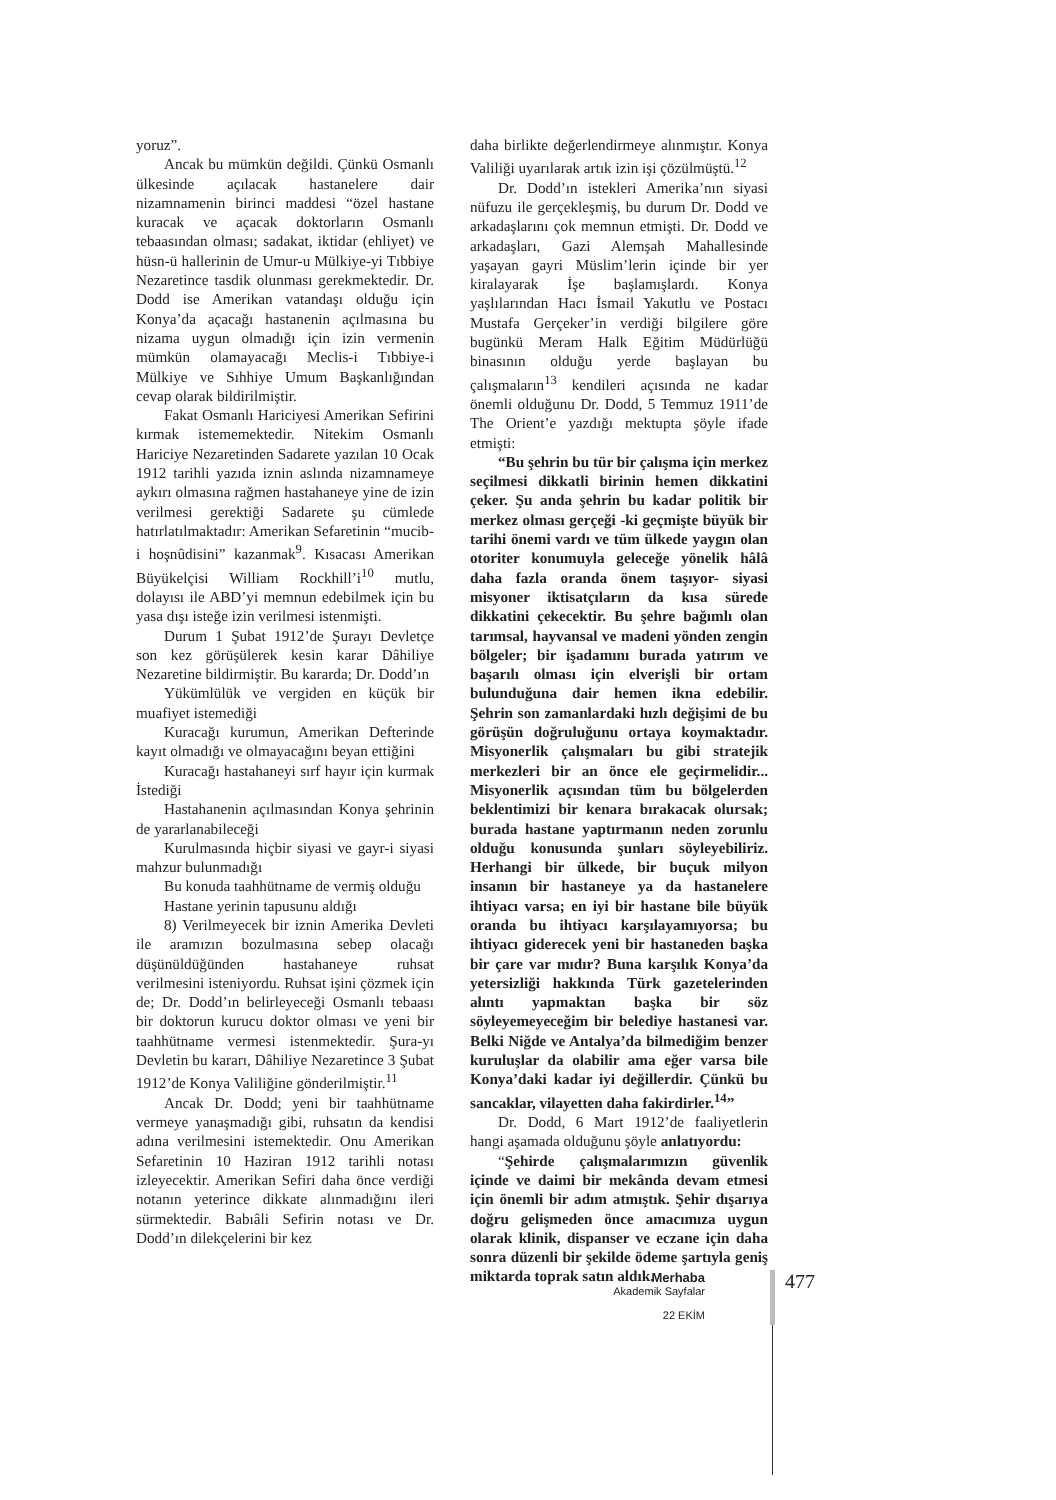yoruz”.
Ancak bu mümkün değildi. Çünkü Osmanlı ülkesinde açılacak hastanelere dair nizamnamenin birinci maddesi “özel hastane kuracak ve açacak doktorların Osmanlı tebaasından olması; sadakat, iktidar (ehliyet) ve hüsn-ü hallerinin de Umur-u Mülkiye-yi Tıbbiye Nezaretince tasdik olunması gerekmektedir. Dr. Dodd ise Amerikan vatandaşı olduğu için Konya’da açacağı hastanenin açılmasına bu nizama uygun olmadığı için izin vermenin mümkün olamayacağı Meclis-i Tıbbiye-i Mülkiye ve Sıhhiye Umum Başkanlığından cevap olarak bildirilmiştir.
Fakat Osmanlı Hariciyesi Amerikan Sefirini kırmak istememektedir. Nitekim Osmanlı Hariciye Nezaretinden Sadarete yazılan 10 Ocak 1912 tarihli yazıda iznin aslında nizamnameye aykırı olmasına rağmen hastahaneye yine de izin verilmesi gerektiği Sadarete şu cümlede hatırlatılmaktadır: Amerikan Sefaretinin “mucib-i hoşnûdisini” kazanmak<sup>9</sup>. Kısacası Amerikan Büyükelçisi William Rockhill’i<sup>10</sup> mutlu, dolayısı ile ABD’yi memnun edebilmek için bu yasa dışı isteğe izin verilmesi istenmişti.
Durum 1 Şubat 1912’de Şurayı Devletçe son kez görüşülerek kesin karar Dâhiliye Nezaretine bildirmiştir. Bu kararda; Dr. Dodd’ın
Yükümlülük ve vergiden en küçük bir muafiyet istemediği
Kuracağı kurumun, Amerikan Defterinde kayıt olmadığı ve olmayacağını beyan ettiğini
Kuracağı hastahaneyi sırf hayır için kurmak İstediği
Hastahanenin açılmasından Konya şehrinin de yararlanabileceği
Kurulmasında hiçbir siyasi ve gayr-i siyasi mahzur bulunmadığı
Bu konuda taahhütname de vermiş olduğu
Hastane yerinin tapusunu aldığı
8) Verilmeyecek bir iznin Amerika Devleti ile aramızın bozulmasına sebep olacağı düşünüldüğünden hastahaneye ruhsat verilmesini isteniyordu. Ruhsat işini çözmek için de; Dr. Dodd’ın belirleyeceği Osmanlı tebaası bir doktorun kurucu doktor olması ve yeni bir taahhütname vermesi istenmektedir. Şura-yı Devletin bu kararı, Dâhiliye Nezaretince 3 Şubat 1912’de Konya Valiliğine gönderilmiştir.<sup>11</sup>
Ancak Dr. Dodd; yeni bir taahhütname vermeye yanaşmadığı gibi, ruhsatın da kendisi adına verilmesini istemektedir. Onu Amerikan Sefaretinin 10 Haziran 1912 tarihli notası izleyecektir. Amerikan Sefiri daha önce verdiği notanın yeterince dikkate alınmadığını ileri sürmektedir. Babıâli Sefirin notası ve Dr. Dodd’ın dilekçelerini bir kez
daha birlikte değerlendirmeye alınmıştır. Konya Valiliği uyarılarak artık izin işi çözülmüştü.<sup>12</sup>
Dr. Dodd’ın istekleri Amerika’nın siyasi nüfuzu ile gerçekleşmiş, bu durum Dr. Dodd ve arkadaşlarını çok memnun etmişti. Dr. Dodd ve arkadaşları, Gazi Alemşah Mahallesinde yaşayan gayri Müslim’lerin içinde bir yer kiralayarak İşe başlamışlardı. Konya yaşlılarından Hacı İsmail Yakutlu ve Postacı Mustafa Gerçeker’in verdiği bilgilere göre bugünkü Meram Halk Eğitim Müdürlüğü binasının olduğu yerde başlayan bu çalışmaların<sup>13</sup> kendileri açısında ne kadar önemli olduğunu Dr. Dodd, 5 Temmuz 1911’de The Orient’e yazdığı mektupta şöyle ifade etmişti:
“Bu şehrin bu tür bir çalışma için merkez seçilmesi dikkatli birinin hemen dikkatini çeker. Şu anda şehrin bu kadar politik bir merkez olması gerçeği -ki geçmişte büyük bir tarihi önemi vardı ve tüm ülkede yaygın olan otoriter konumuyla geleceğe yönelik hâlâ daha fazla oranda önem taşıyor- siyasi misyoner iktisatçıların da kısa sürede dikkatini çekecektir. Bu şehre bağımlı olan tarımsal, hayvansal ve madeni yönden zengin bölgeler; bir işadamını burada yatırım ve başarılı olması için elverişli bir ortam bulunduğuna dair hemen ikna edebilir. Şehrin son zamanlardaki hızlı değişimi de bu görüşün doğruluğunu ortaya koymaktadır. Misyonerlik çalışmaları bu gibi stratejik merkezleri bir an önce ele geçirmelidir... Misyonerlik açısından tüm bu bölgelerden beklentimizi bir kenara bırakacak olursak; burada hastane yaptırmanın neden zorunlu olduğu konusunda şunları söyleyebiliriz. Herhangi bir ülkede, bir buçuk milyon insanın bir hastaneye ya da hastanelere ihtiyacı varsa; en iyi bir hastane bile büyük oranda bu ihtiyacı karşılayamıyorsa; bu ihtiyacı giderecek yeni bir hastaneden başka bir çare var mıdır? Buna karşılık Konya’da yetersizliği hakkında Türk gazetelerinden alıntı yapmaktan başka bir söz söyleyemeyeceğim bir belediye hastanesi var. Belki Niğde ve Antalya’da bilmediğim benzer kuruluşlar da olabilir ama eğer varsa bile Konya’daki kadar iyi değillerdir. Çünkü bu sancaklar, vilayetten daha fakirdirler.<sup>14</sup>”
Dr. Dodd, 6 Mart 1912’de faaliyetlerin hangi aşamada olduğunu şöyle anlatıyordu:
“Şehirde çalışmalarımızın güvenlik içinde ve daimi bir mekânda devam etmesi için önemli bir adım atmıştık. Şehir dışarıya doğru gelişmeden önce amacımıza uygun olarak klinik, dispanser ve eczane için daha sonra düzenli bir şekilde ödeme şartıyla geniş miktarda toprak satın aldık.
Merhaba
Akademik Sayfalar
22 EKİM
477